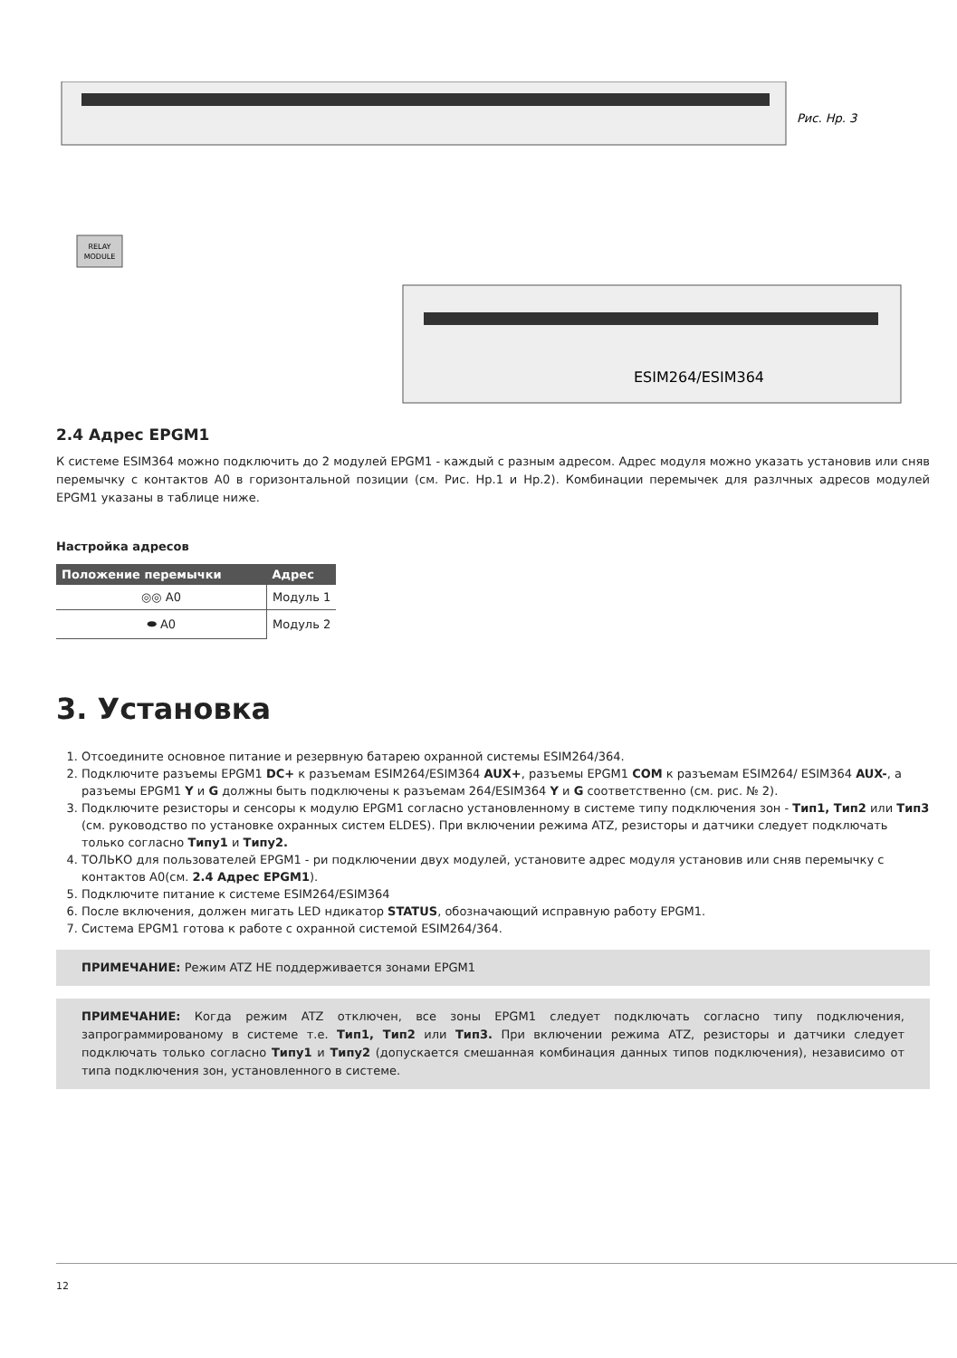RELAY
MODULE
ESIM264/ESIM364
Рис. Нр. 3
2.4 Адрес EPGM1
К системе ESIM364 можно подключить до 2 модулей EPGM1 - каждый с разным адресом. Адрес модуля можно указать установив или сняв перемычку с контактов A0 в горизонтальной позиции (см. Рис. Нр.1 и Нр.2). Комбинации перемычек для разлчных адресов модулей EPGM1 указаны в таблице ниже.
Настройка адресов
| Положение перемычки | Адрес |
| --- | --- |
| ◎◎ A0 | Модуль 1 |
| ⬬ A0 | Модуль 2 |
3. Установка
1. Отсоедините основное питание и резервную батарею охранной системы ESIM264/364.
2. Подключите разъемы EPGM1 DC+ к разъемам ESIM264/ESIM364 AUX+, разъемы EPGM1 COM к разъемам ESIM264/ ESIM364 AUX-, а разъемы EPGM1 Y и G должны быть подключены к разъемам 264/ESIM364 Y и G соответственно (см. рис. № 2).
3. Подключите резисторы и сенсоры к модулю EPGM1 согласно установленному в системе типу подключения зон - Тип1, Тип2 или Тип3 (см. руководство по установке охранных систем ELDES). При включении режима ATZ, резисторы и датчики следует подключать только согласно Типу1 и Типу2.
4. ТОЛЬКО для пользователей EPGM1 - ри подключении двух модулей, установите адрес модуля установив или сняв перемычку с контактов A0(см. 2.4 Адрес EPGM1).
5. Подключите питание к системе ESIM264/ESIM364
6. После включения, должен мигать LED ндикатор STATUS, обозначающий исправную работу EPGM1.
7. Система EPGM1 готова к работе с охранной системой ESIM264/364.
ПРИМЕЧАНИЕ: Режим ATZ НЕ поддерживается зонами EPGM1
ПРИМЕЧАНИЕ: Когда режим ATZ отключен, все зоны EPGM1 следует подключать согласно типу подключения, запрограммированому в системе т.е. Тип1, Тип2 или Тип3. При включении режима ATZ, резисторы и датчики следует подключать только согласно Типу1 и Типу2 (допускается смешанная комбинация данных типов подключения), независимо от типа подключения зон, установленного в системе.
12